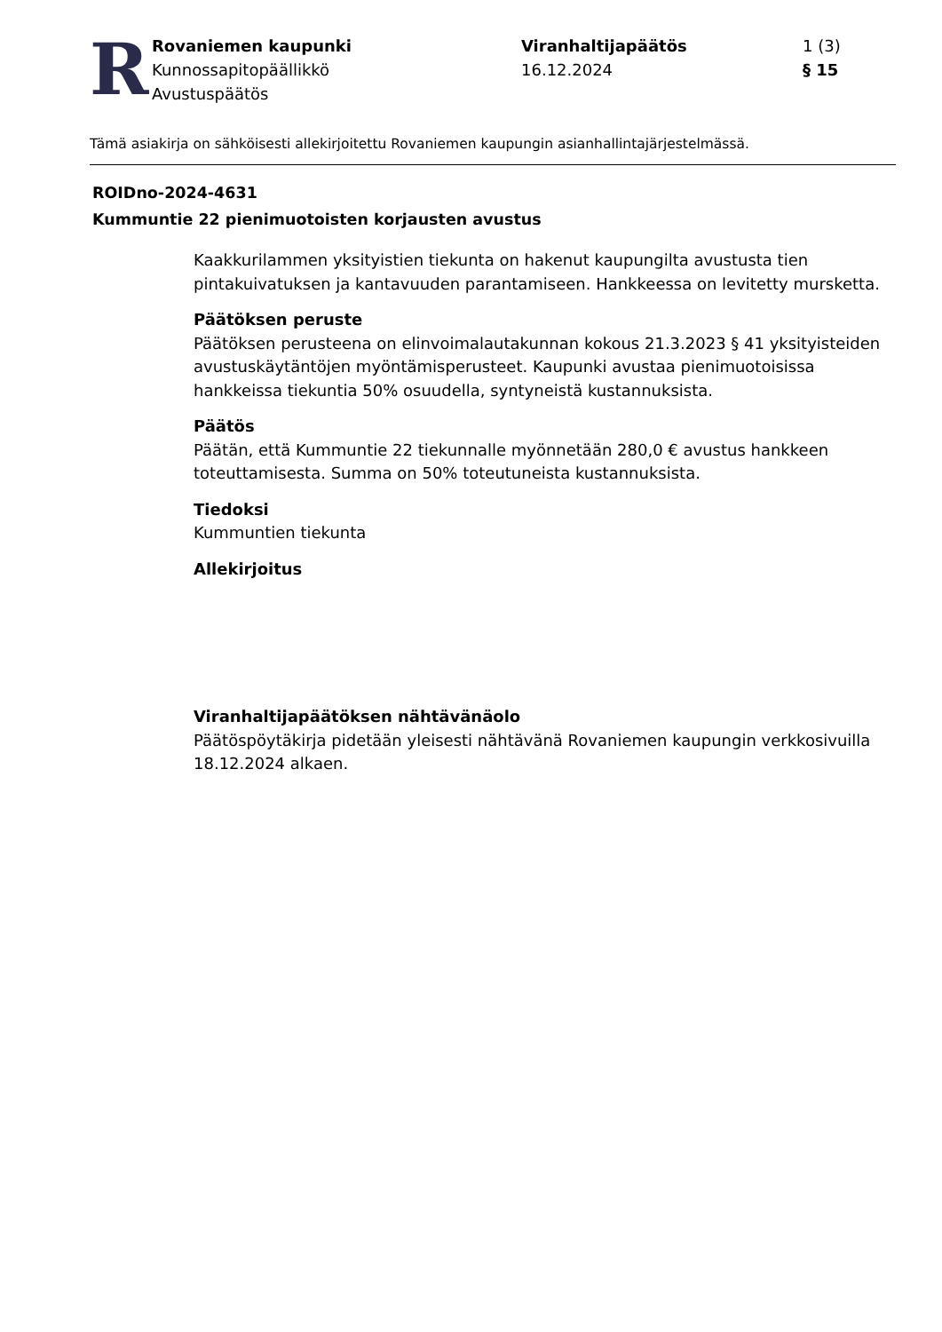R
Rovaniemen kaupunki
Kunnossapitopäällikkö
Avustuspäätös
Viranhaltijapäätös
16.12.2024
1 (3)
§ 15
Tämä asiakirja on sähköisesti allekirjoitettu Rovaniemen kaupungin asianhallintajärjestelmässä.
ROIDno-2024-4631
Kummuntie 22 pienimuotoisten korjausten avustus
Kaakkurilammen yksityistien tiekunta on hakenut kaupungilta avustusta tien pintakuivatuksen ja kantavuuden parantamiseen. Hankkeessa on levitetty mursketta.
Päätöksen peruste
Päätöksen perusteena on elinvoimalautakunnan kokous 21.3.2023 § 41 yksityisteiden avustuskäytäntöjen myöntämisperusteet. Kaupunki avustaa pienimuotoisissa hankkeissa tiekuntia 50% osuudella, syntyneistä kustannuksista.
Päätös
Päätän, että Kummuntie 22 tiekunnalle myönnetään 280,0 € avustus hankkeen toteuttamisesta. Summa on 50% toteutuneista kustannuksista.
Tiedoksi
Kummuntien tiekunta
Allekirjoitus
Viranhaltijapäätöksen nähtävänäolo
Päätöspöytäkirja pidetään yleisesti nähtävänä Rovaniemen kaupungin verkkosivuilla 18.12.2024 alkaen.